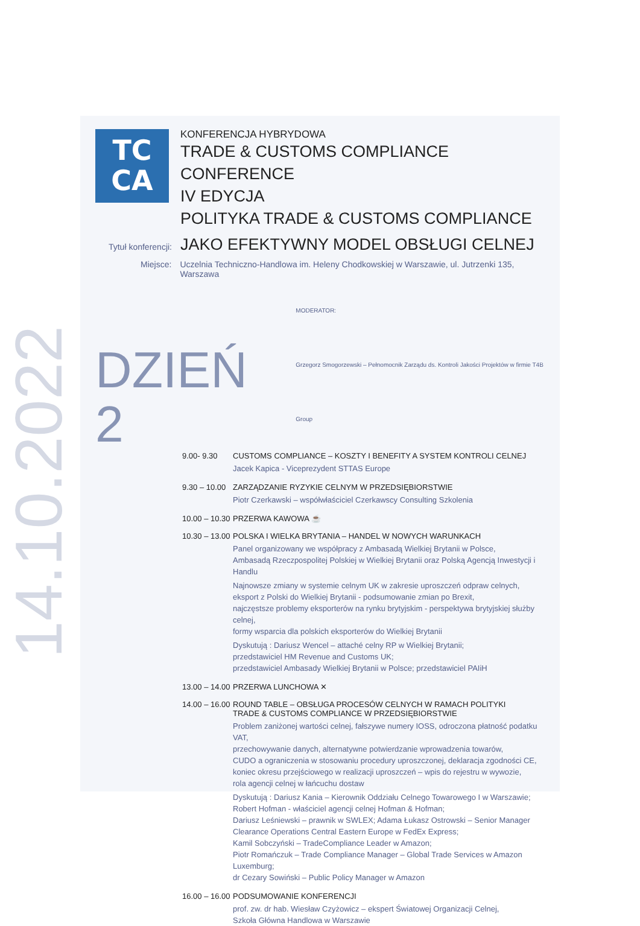14.10.2022
TC
CA
KONFERENCJA HYBRYDOWA
TRADE & CUSTOMS COMPLIANCE CONFERENCE
IV EDYCJA
POLITYKA TRADE & CUSTOMS COMPLIANCE
Tytuł konferencji: JAKO EFEKTYWNY MODEL OBSŁUGI CELNEJ
Miejsce: Uczelnia Techniczno-Handlowa im. Heleny Chodkowskiej w Warszawie, ul. Jutrzenki 135, Warszawa
DZIEŃ 2
MODERATOR:
Grzegorz Smogorzewski – Pełnomocnik Zarządu ds. Kontroli Jakości Projektów w firmie T4B Group
9.00- 9.30 CUSTOMS COMPLIANCE – KOSZTY I BENEFITY A SYSTEM KONTROLI CELNEJ
Jacek Kapica - Viceprezydent STTAS Europe
9.30 – 10.00
ZARZĄDZANIE RYZYKIE CELNYM W PRZEDSIĘBIORSTWIE
Piotr Czerkawski – współwłaściciel Czerkawscy Consulting Szkolenia
10.00 – 10.30
PRZERWA KAWOWA ☕
10.30 – 13.00
POLSKA I WIELKA BRYTANIA – HANDEL W NOWYCH WARUNKACH
Panel organizowany we współpracy z Ambasadą Wielkiej Brytanii w Polsce,
Ambasadą Rzeczpospolitej Polskiej w Wielkiej Brytanii oraz Polską Agencją Inwestycji i Handlu
Najnowsze zmiany w systemie celnym UK w zakresie uproszczeń odpraw celnych,
eksport z Polski do Wielkiej Brytanii - podsumowanie zmian po Brexit,
najczęstsze problemy eksporterów na rynku brytyjskim - perspektywa brytyjskiej służby celnej,
formy wsparcia dla polskich eksporterów do Wielkiej Brytanii
Dyskutują : Dariusz Wencel – attaché celny RP w Wielkiej Brytanii;
przedstawiciel HM Revenue and Customs UK;
przedstawiciel Ambasady Wielkiej Brytanii w Polsce; przedstawiciel PAIiH
13.00 – 14.00
PRZERWA LUNCHOWA ✕
14.00 – 16.00
ROUND TABLE – OBSŁUGA PROCESÓW CELNYCH W RAMACH POLITYKI
TRADE & CUSTOMS COMPLIANCE W PRZEDSIĘBIORSTWIE
Problem zaniżonej wartości celnej, fałszywe numery IOSS, odroczona płatność podatku VAT,
przechowywanie danych, alternatywne potwierdzanie wprowadzenia towarów,
CUDO a ograniczenia w stosowaniu procedury uproszczonej, deklaracja zgodności CE,
koniec okresu przejściowego w realizacji uproszczeń – wpis do rejestru w wywozie,
rola agencji celnej w łańcuchu dostaw
Dyskutują : Dariusz Kania – Kierownik Oddziału Celnego Towarowego I w Warszawie;
Robert Hofman - właściciel agencji celnej Hofman & Hofman;
Dariusz Leśniewski – prawnik w SWLEX; Adama Łukasz Ostrowski – Senior Manager
Clearance Operations Central Eastern Europe w FedEx Express;
Kamil Sobczyński – TradeCompliance Leader w Amazon;
Piotr Romańczuk – Trade Compliance Manager – Global Trade Services w Amazon Luxemburg;
dr Cezary Sowiński – Public Policy Manager w Amazon
16.00 – 16.00
PODSUMOWANIE KONFERENCJI
prof. zw. dr hab. Wiesław Czyżowicz – ekspert Światowej Organizacji Celnej,
Szkoła Główna Handlowa w Warszawie